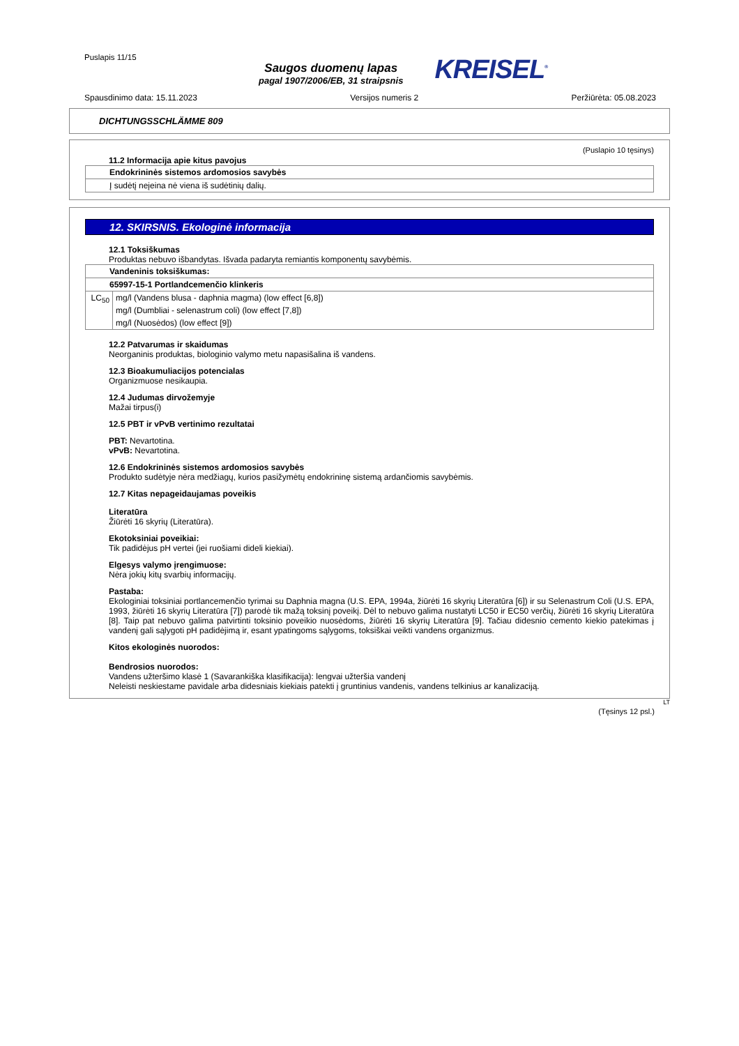Puslapis 11/15
Saugos duomenų lapas
pagal 1907/2006/EB, 31 straipsnis
KREISEL<sup>®</sup>
Spausdinimo data: 15.11.2023 Versijos numeris 2 Peržiūrėta: 05.08.2023
DICHTUNGSSCHLÄMME 809
(Puslapio 10 tęsinys)
11.2 Informacija apie kitus pavojus
| Endokrininės sistemos ardomosios savybės |
| Į sudėtį neįeina nė viena iš sudėtinių dalių. |
12. SKIRSNIS. Ekologinė informacija
12.1 Toksiškumas
Produktas nebuvo išbandytas. Išvada padaryta remiantis komponentų savybėmis.
| Vandeninis toksiškumas: | |
| 65997-15-1 Portlandcemenčio klinkeris | |
| LC<sub>50</sub> | mg/l (Vandens blusa - daphnia magma) (low effect [6,8]) |
| | mg/l (Dumbliai - selenastrum coli) (low effect [7,8]) |
| | mg/l (Nuosėdos) (low effect [9]) |
12.2 Patvarumas ir skaidumas
Neorganinis produktas, biologinio valymo metu napasišalina iš vandens.
12.3 Bioakumuliacijos potencialas
Organizmuose nesikaupia.
12.4 Judumas dirvožemyje
Mažai tirpus(i)
12.5 PBT ir vPvB vertinimo rezultatai
PBT: Nevartotina.
vPvB: Nevartotina.
12.6 Endokrininės sistemos ardomosios savybės
Produkto sudėtyje nėra medžiagų, kurios pasižymėtų endokrininę sistemą ardančiomis savybėmis.
12.7 Kitas nepageidaujamas poveikis
Literatūra
Žiūrėti 16 skyrių (Literatūra).
Ekotoksiniai poveikiai:
Tik padidėjus pH vertei (jei ruošiami dideli kiekiai).
Elgesys valymo įrengimuose:
Nėra jokių kitų svarbių informacijų.
Pastaba:
Ekologiniai toksiniai portlancemenčio tyrimai su Daphnia magna (U.S. EPA, 1994a, žiūrėti 16 skyrių Literatūra [6]) ir su Selenastrum Coli (U.S. EPA, 1993, žiūrėti 16 skyrių Literatūra [7]) parodė tik mažą toksinį poveikį. Dėl to nebuvo galima nustatyti LC50 ir EC50 verčių, žiūrėti 16 skyrių Literatūra [8]. Taip pat nebuvo galima patvirtinti toksinio poveikio nuosėdoms, žiūrėti 16 skyrių Literatūra [9]. Tačiau didesnio cemento kiekio patekimas į vandenį gali sąlygoti pH padidėjimą ir, esant ypatingoms sąlygoms, toksiškai veikti vandens organizmus.
Kitos ekologinės nuorodos:
Bendrosios nuorodos:
Vandens užteršimo klasė 1 (Savarankiška klasifikacija): lengvai užteršia vandenį
Neleisti neskiestame pavidale arba didesniais kiekiais patekti į gruntinius vandenis, vandens telkinius ar kanalizaciją.
LT
(Tęsinys 12 psl.)